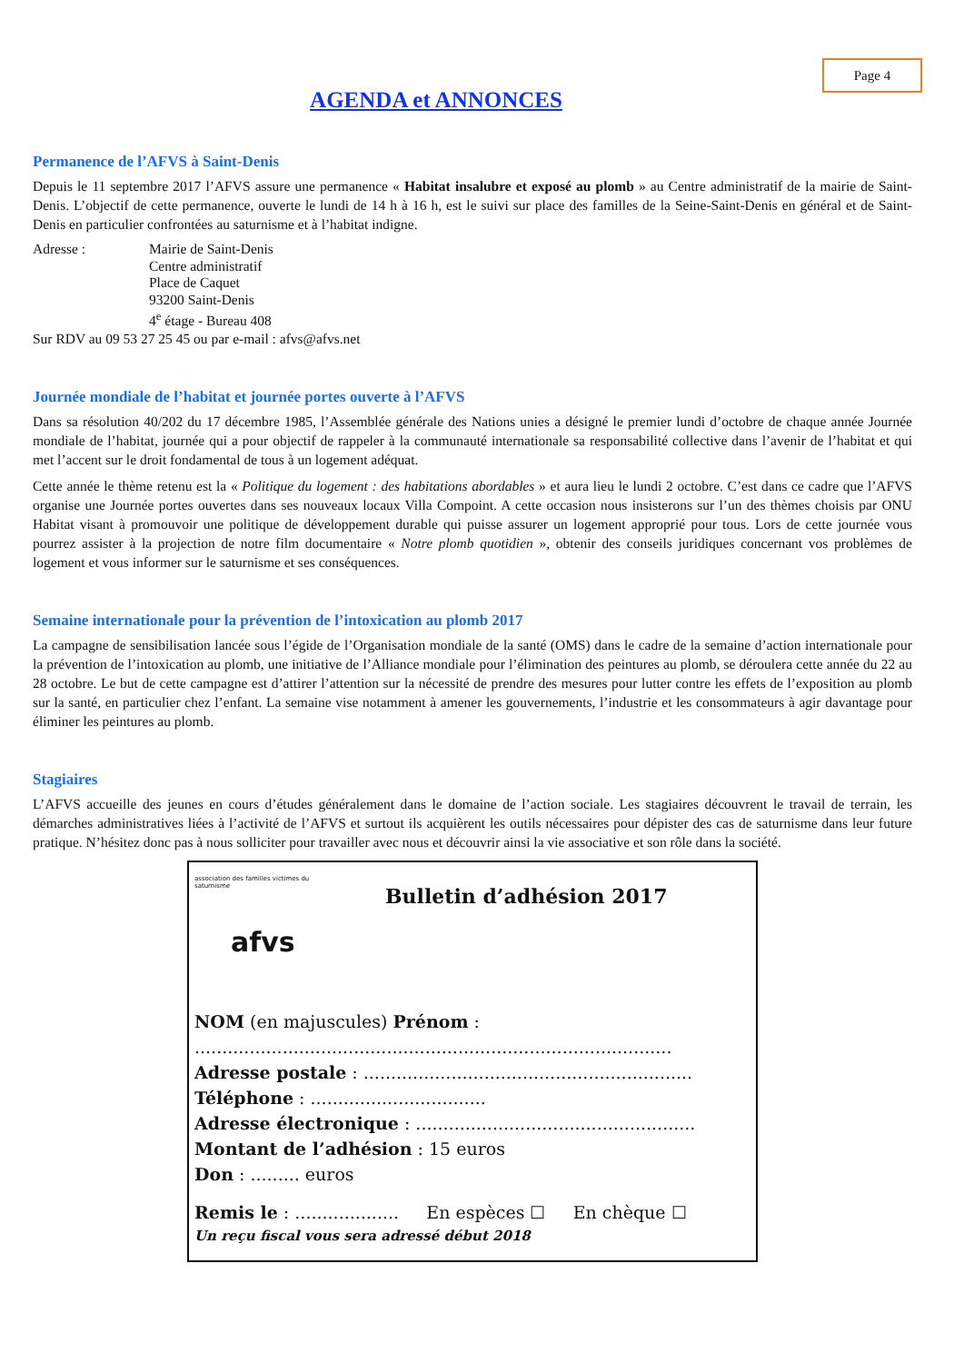Page 4
AGENDA et ANNONCES
Permanence de l’AFVS à Saint-Denis
Depuis le 11 septembre 2017 l’AFVS assure une permanence « Habitat insalubre et exposé au plomb » au Centre administratif de la mairie de Saint-Denis. L’objectif de cette permanence, ouverte le lundi de 14 h à 16 h, est le suivi sur place des familles de la Seine-Saint-Denis en général et de Saint-Denis en particulier confrontées au saturnisme et à l’habitat indigne.
Adresse : Mairie de Saint-Denis
Centre administratif
Place de Caquet
93200 Saint-Denis
4<sup>e</sup> étage - Bureau 408
Sur RDV au 09 53 27 25 45 ou par e-mail : afvs@afvs.net
Journée mondiale de l’habitat et journée portes ouverte à l’AFVS
Dans sa résolution 40/202 du 17 décembre 1985, l’Assemblée générale des Nations unies a désigné le premier lundi d’octobre de chaque année Journée mondiale de l’habitat, journée qui a pour objectif de rappeler à la communauté internationale sa responsabilité collective dans l’avenir de l’habitat et qui met l’accent sur le droit fondamental de tous à un logement adéquat.
Cette année le thème retenu est la « Politique du logement : des habitations abordables » et aura lieu le lundi 2 octobre. C’est dans ce cadre que l’AFVS organise une Journée portes ouvertes dans ses nouveaux locaux Villa Compoint. A cette occasion nous insisterons sur l’un des thèmes choisis par ONU Habitat visant à promouvoir une politique de développement durable qui puisse assurer un logement approprié pour tous. Lors de cette journée vous pourrez assister à la projection de notre film documentaire « Notre plomb quotidien », obtenir des conseils juridiques concernant vos problèmes de logement et vous informer sur le saturnisme et ses conséquences.
Semaine internationale pour la prévention de l’intoxication au plomb 2017
La campagne de sensibilisation lancée sous l’égide de l’Organisation mondiale de la santé (OMS) dans le cadre de la semaine d’action internationale pour la prévention de l’intoxication au plomb, une initiative de l’Alliance mondiale pour l’élimination des peintures au plomb, se déroulera cette année du 22 au 28 octobre. Le but de cette campagne est d’attirer l’attention sur la nécessité de prendre des mesures pour lutter contre les effets de l’exposition au plomb sur la santé, en particulier chez l’enfant. La semaine vise notamment à amener les gouvernements, l’industrie et les consommateurs à agir davantage pour éliminer les peintures au plomb.
Stagiaires
L’AFVS accueille des jeunes en cours d’études généralement dans le domaine de l’action sociale. Les stagiaires découvrent le travail de terrain, les démarches administratives liées à l’activité de l’AFVS et surtout ils acquièrent les outils nécessaires pour dépister des cas de saturnisme dans leur future pratique. N’hésitez donc pas à nous solliciter pour travailler avec nous et découvrir ainsi la vie associative et son rôle dans la société.
association des familles victimes du saturnisme
afvs
Bulletin d’adhésion 2017
NOM (en majuscules) Prénom :
.......................................................................................
Adresse postale : ............................................................
Téléphone : ................................
Adresse électronique : ...................................................
Montant de l’adhésion : 15 euros
Don : ......... euros
Remis le : ................... En espèces ☐ En chèque ☐
Un reçu fiscal vous sera adressé début 2018